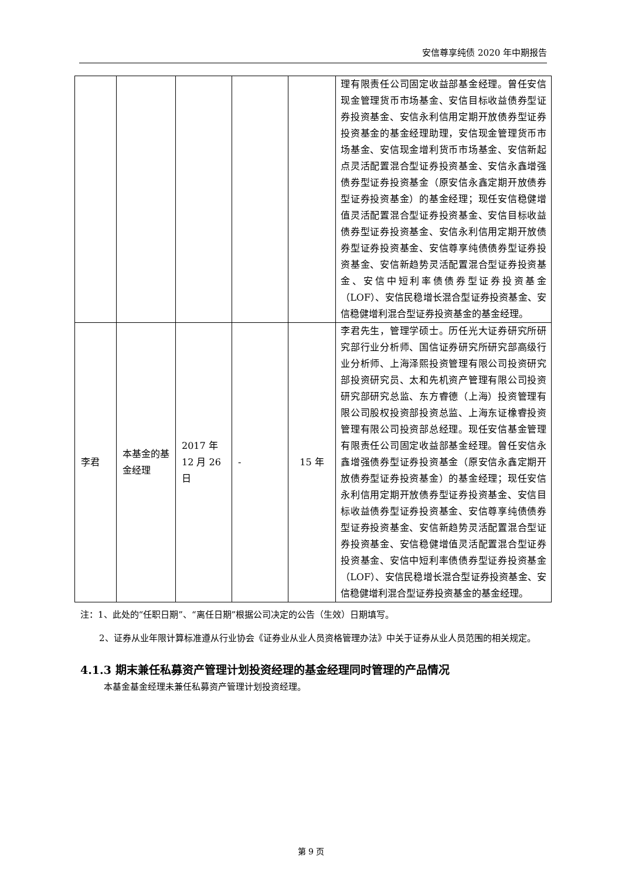安信尊享纯债 2020 年中期报告
| | | | | | 理有限责任公司固定收益部基金经理。曾任安信现金管理货币市场基金、安信目标收益债券型证券投资基金、安信永利信用定期开放债券型证券投资基金的基金经理助理，安信现金管理货币市场基金、安信现金增利货币市场基金、安信新起点灵活配置混合型证券投资基金、安信永鑫增强债券型证券投资基金（原安信永鑫定期开放债券型证券投资基金）的基金经理；现任安信稳健增值灵活配置混合型证券投资基金、安信目标收益债券型证券投资基金、安信永利信用定期开放债券型证券投资基金、安信尊享纯债债券型证券投资基金、安信新趋势灵活配置混合型证券投资基金、安信中短利率债债券型证券投资基金（LOF）、安信民稳增长混合型证券投资基金、安信稳健增利混合型证券投资基金的基金经理。 |
| 李君 | 本基金的基金经理 | 2017 年 12 月 26 日 | - | 15 年 | 李君先生，管理学硕士。历任光大证券研究所研究部行业分析师、国信证券研究所研究部高级行业分析师、上海泽熙投资管理有限公司投资研究部投资研究员、太和先机资产管理有限公司投资研究部研究总监、东方睿德（上海）投资管理有限公司股权投资部投资总监、上海东证橡睿投资管理有限公司投资部总经理。现任安信基金管理有限责任公司固定收益部基金经理。曾任安信永鑫增强债券型证券投资基金（原安信永鑫定期开放债券型证券投资基金）的基金经理；现任安信永利信用定期开放债券型证券投资基金、安信目标收益债券型证券投资基金、安信尊享纯债债券型证券投资基金、安信新趋势灵活配置混合型证券投资基金、安信稳健增值灵活配置混合型证券投资基金、安信中短利率债债券型证券投资基金（LOF）、安信民稳增长混合型证券投资基金、安信稳健增利混合型证券投资基金的基金经理。 |
注：1、此处的“任职日期”、“离任日期”根据公司决定的公告（生效）日期填写。
2、证券从业年限计算标准遵从行业协会《证券业从业人员资格管理办法》中关于证券从业人员范围的相关规定。
4.1.3 期末兼任私募资产管理计划投资经理的基金经理同时管理的产品情况
本基金基金经理未兼任私募资产管理计划投资经理。
第 9 页